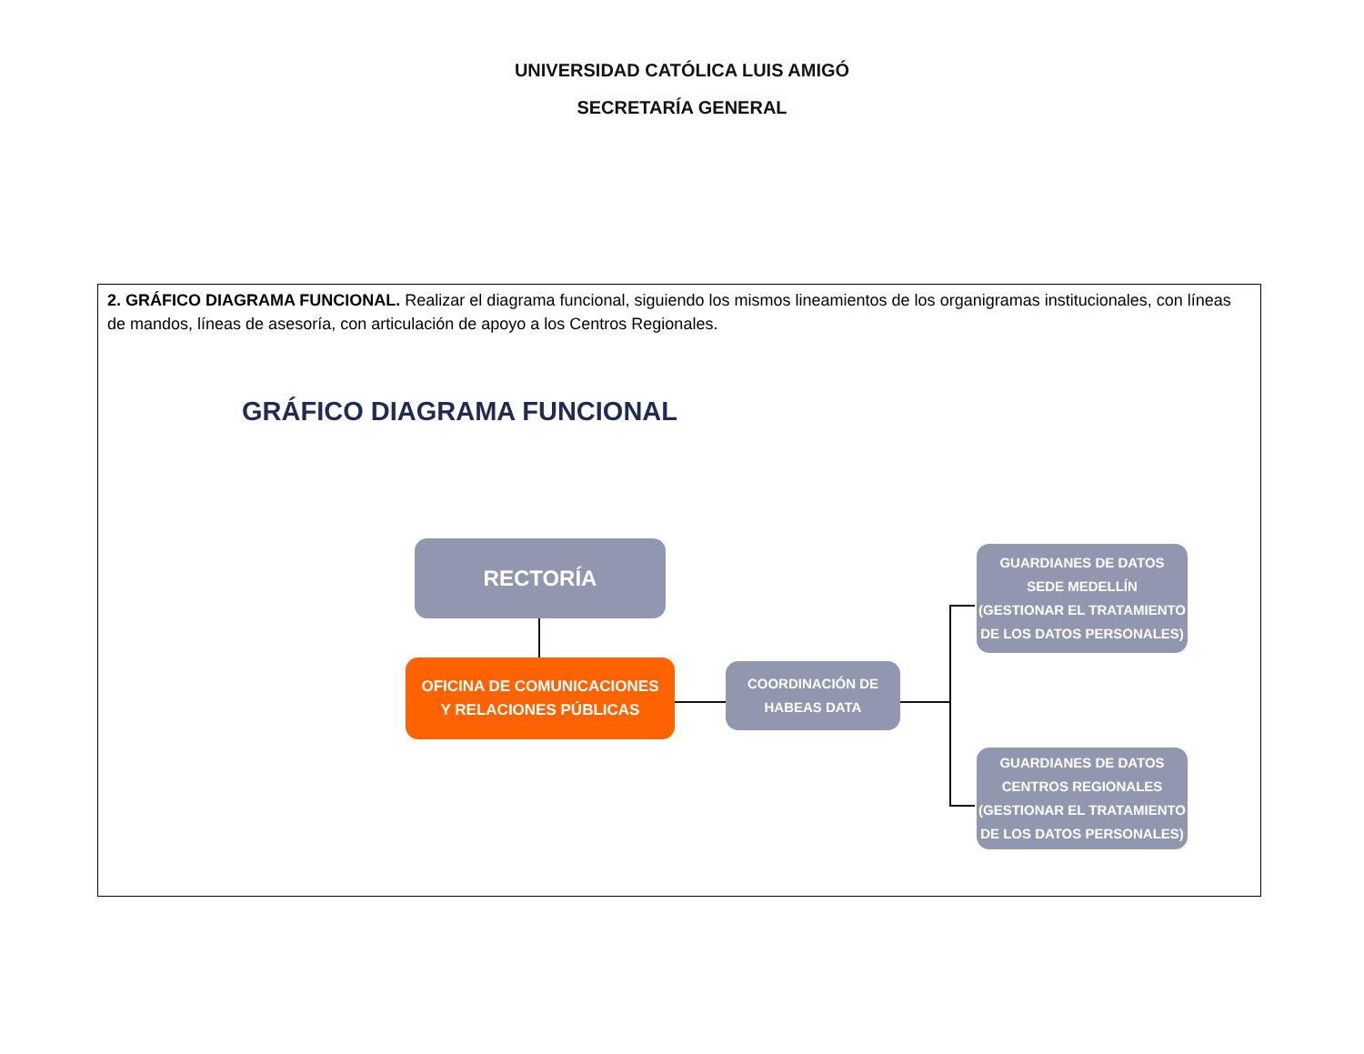UNIVERSIDAD CATÓLICA LUIS AMIGÓ
SECRETARÍA GENERAL
| 2. GRÁFICO DIAGRAMA FUNCIONAL. Realizar el diagrama funcional, siguiendo los mismos lineamientos de los organigramas institucionales, con líneas de mandos, líneas de asesoría, con articulación de apoyo a los Centros Regionales. GRÁFICO DIAGRAMA FUNCIONAL RECTORÍA OFICINA DE COMUNICACIONES Y RELACIONES PÚBLICAS COORDINACIÓN DE HABEAS DATA GUARDIANES DE DATOS SEDE MEDELLÍN (GESTIONAR EL TRATAMIENTO DE LOS DATOS PERSONALES) GUARDIANES DE DATOS CENTROS REGIONALES (GESTIONAR EL TRATAMIENTO DE LOS DATOS PERSONALES) |